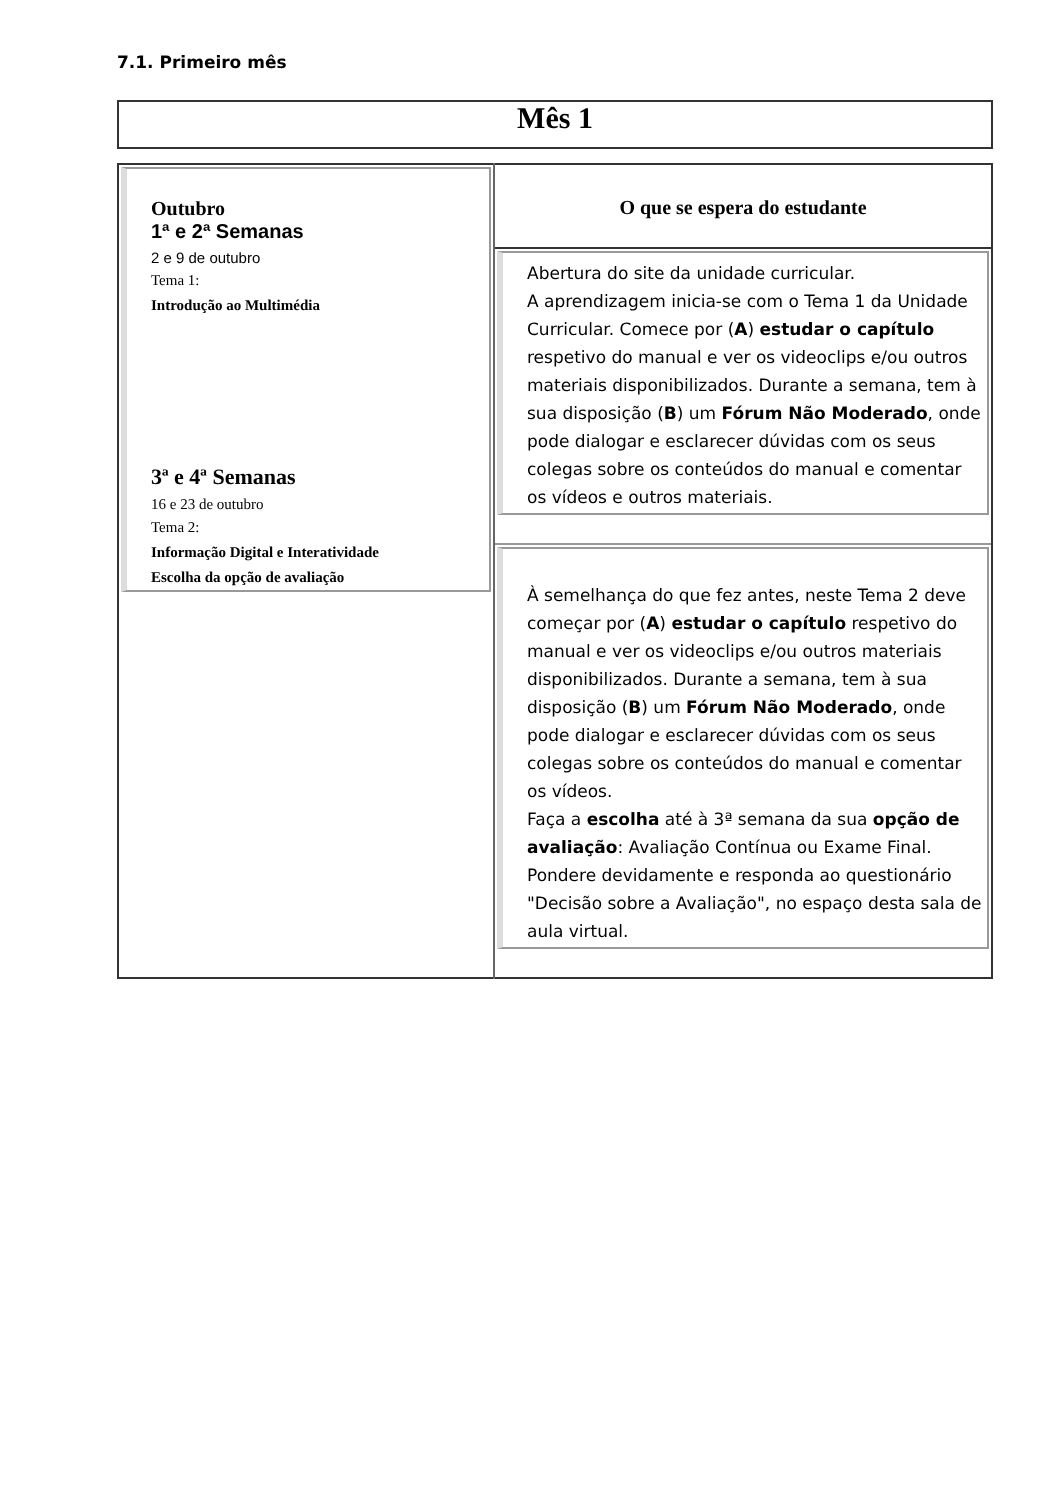7.1. Primeiro mês
Mês 1
| Outubro 1ª e 2ª Semanas 2 e 9 de outubro Tema 1: Introdução ao Multimédia 3ª e 4ª Semanas 16 e 23 de outubro Tema 2: Informação Digital e Interatividade Escolha da opção de avaliação | O que se espera do estudante Abertura do site da unidade curricular. A aprendizagem inicia-se com o Tema 1 da Unidade Curricular. Comece por ( A ) estudar o capítulo respetivo do manual e ver os videoclips e/ou outros materiais disponibilizados. Durante a semana, tem à sua disposição ( B ) um Fórum Não Moderado , onde pode dialogar e esclarecer dúvidas com os seus colegas sobre os conteúdos do manual e comentar os vídeos e outros materiais. À semelhança do que fez antes, neste Tema 2 deve começar por ( A ) estudar o capítulo respetivo do manual e ver os videoclips e/ou outros materiais disponibilizados. Durante a semana, tem à sua disposição ( B ) um Fórum Não Moderado , onde pode dialogar e esclarecer dúvidas com os seus colegas sobre os conteúdos do manual e comentar os vídeos. Faça a escolha até à 3ª semana da sua opção de avaliação : Avaliação Contínua ou Exame Final. Pondere devidamente e responda ao questionário "Decisão sobre a Avaliação", no espaço desta sala de aula virtual. |